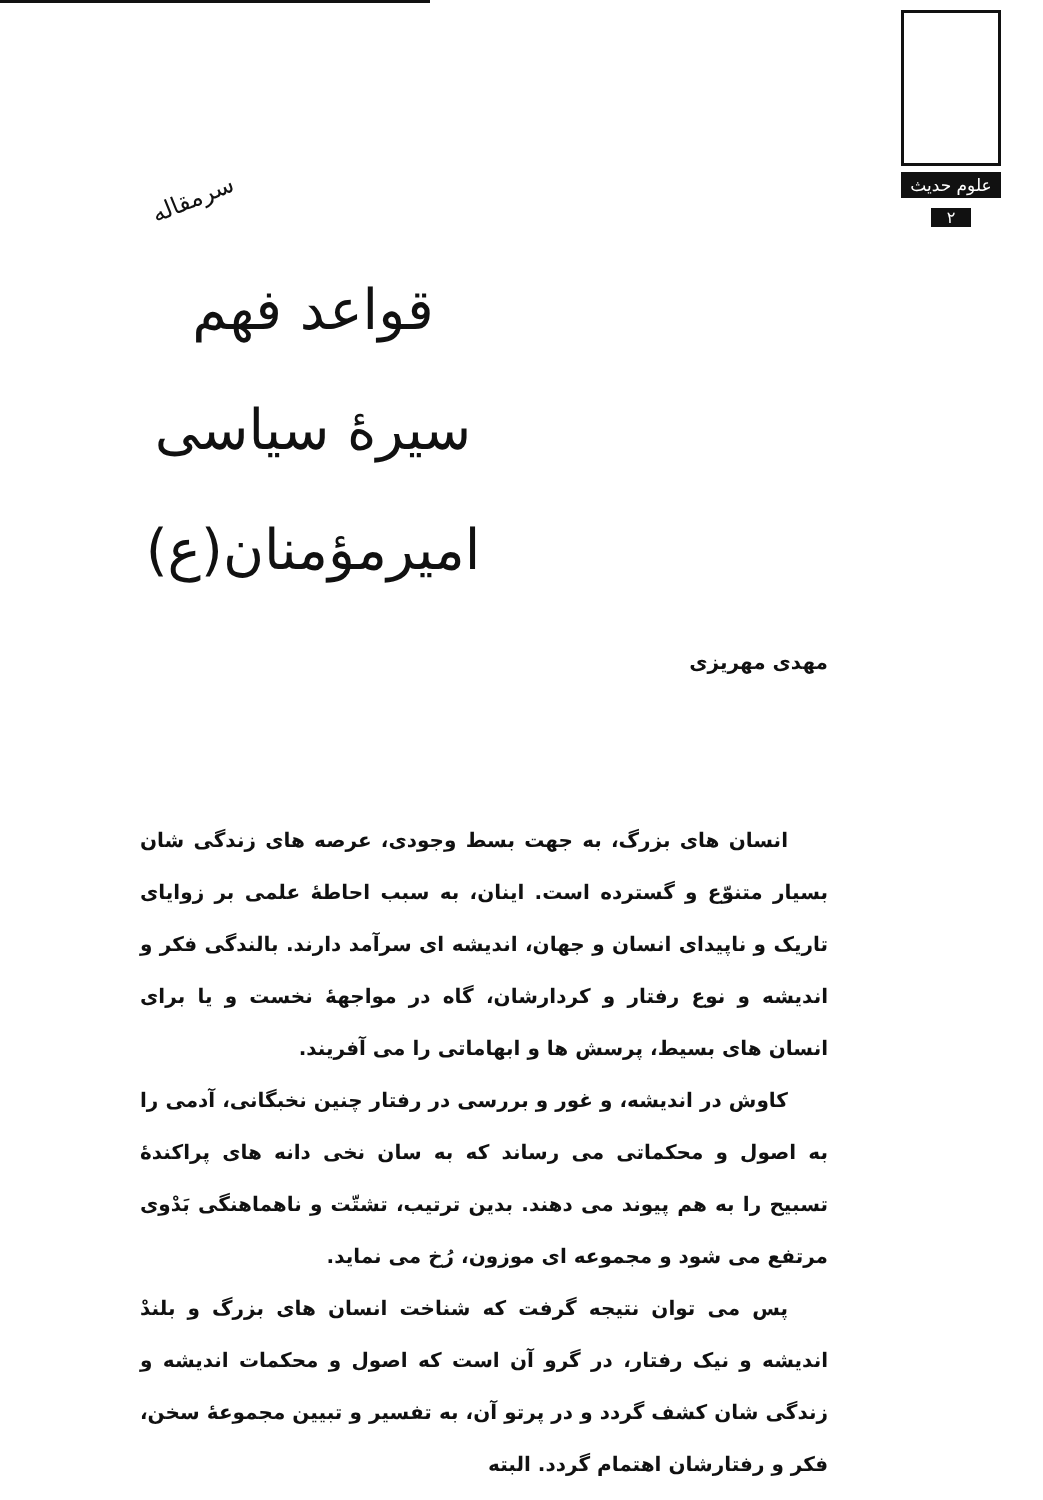علوم حدیث
۲
سرمقاله
قواعد فهم
سیرهٔ سیاسی
امیرمؤمنان(ع)
مهدی مهریزی
انسان های بزرگ، به جهت بسط وجودی، عرصه های زندگی شان بسیار متنوّع و گسترده است. اینان، به سبب احاطهٔ علمی بر زوایای تاریک و ناپیدای انسان و جهان، اندیشه ای سرآمد دارند. بالندگی فکر و اندیشه و نوع رفتار و کردارشان، گاه در مواجههٔ نخست و یا برای انسان های بسیط، پرسش ها و ابهاماتی را می آفریند.
کاوش در اندیشه، و غور و بررسی در رفتار چنین نخبگانی، آدمی را به اصول و محکماتی می رساند که به سان نخی دانه های پراکندهٔ تسبیح را به هم پیوند می دهند. بدین ترتیب، تشتّت و ناهماهنگی بَدْوی مرتفع می شود و مجموعه ای موزون، رُخ می نماید.
پس می توان نتیجه گرفت که شناخت انسان های بزرگ و بلندْ اندیشه و نیک رفتار، در گرو آن است که اصول و محکمات اندیشه و زندگی شان کشف گردد و در پرتو آن، به تفسیر و تبیین مجموعهٔ سخن، فکر و رفتارشان اهتمام گردد. البته